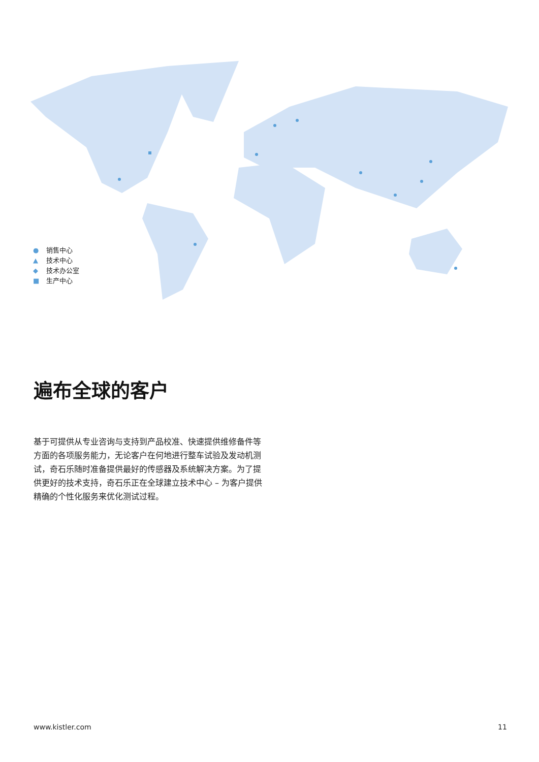● 销售中心
▲ 技术中心
◆ 技术办公室
■ 生产中心
遍布全球的客户
基于可提供从专业咨询与支持到产品校准、快速提供维修备件等方面的各项服务能力，无论客户在何地进行整车试验及发动机测试，奇石乐随时准备提供最好的传感器及系统解决方案。为了提供更好的技术支持，奇石乐正在全球建立技术中心 – 为客户提供精确的个性化服务来优化测试过程。
www.kistler.com 11